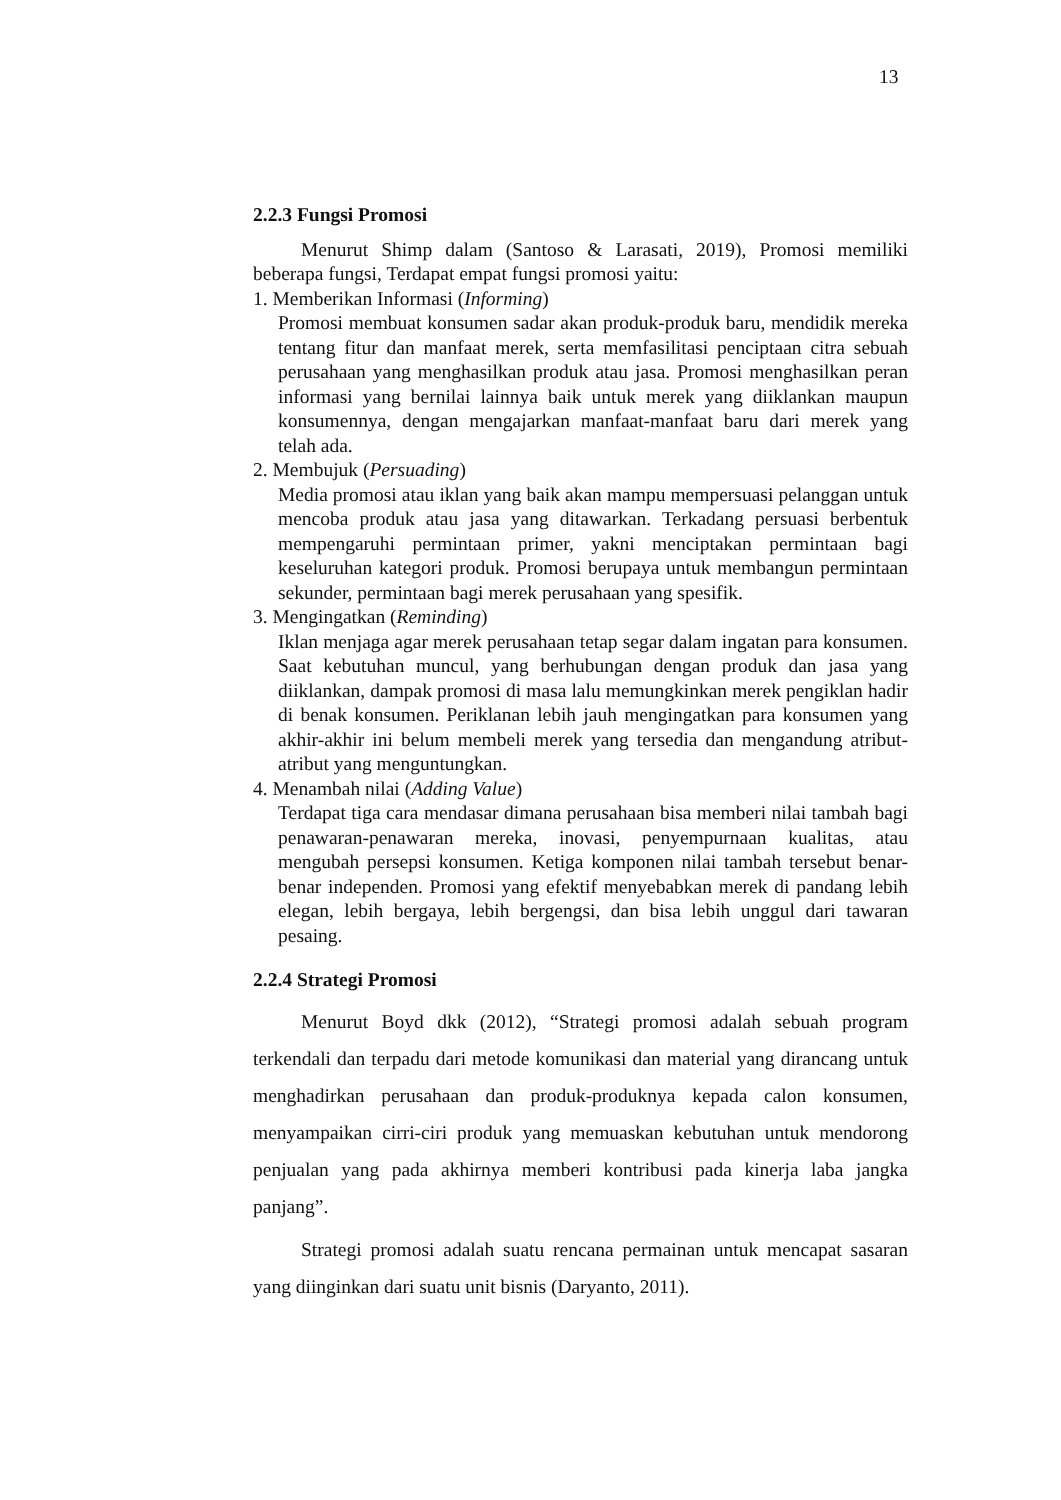13
2.2.3 Fungsi Promosi
Menurut Shimp dalam (Santoso & Larasati, 2019), Promosi memiliki beberapa fungsi, Terdapat empat fungsi promosi yaitu:
1. Memberikan Informasi (Informing)
Promosi membuat konsumen sadar akan produk-produk baru, mendidik mereka tentang fitur dan manfaat merek, serta memfasilitasi penciptaan citra sebuah perusahaan yang menghasilkan produk atau jasa. Promosi menghasilkan peran informasi yang bernilai lainnya baik untuk merek yang diiklankan maupun konsumennya, dengan mengajarkan manfaat-manfaat baru dari merek yang telah ada.
2. Membujuk (Persuading)
Media promosi atau iklan yang baik akan mampu mempersuasi pelanggan untuk mencoba produk atau jasa yang ditawarkan. Terkadang persuasi berbentuk mempengaruhi permintaan primer, yakni menciptakan permintaan bagi keseluruhan kategori produk. Promosi berupaya untuk membangun permintaan sekunder, permintaan bagi merek perusahaan yang spesifik.
3. Mengingatkan (Reminding)
Iklan menjaga agar merek perusahaan tetap segar dalam ingatan para konsumen. Saat kebutuhan muncul, yang berhubungan dengan produk dan jasa yang diiklankan, dampak promosi di masa lalu memungkinkan merek pengiklan hadir di benak konsumen. Periklanan lebih jauh mengingatkan para konsumen yang akhir-akhir ini belum membeli merek yang tersedia dan mengandung atribut-atribut yang menguntungkan.
4. Menambah nilai (Adding Value)
Terdapat tiga cara mendasar dimana perusahaan bisa memberi nilai tambah bagi penawaran-penawaran mereka, inovasi, penyempurnaan kualitas, atau mengubah persepsi konsumen. Ketiga komponen nilai tambah tersebut benar-benar independen. Promosi yang efektif menyebabkan merek di pandang lebih elegan, lebih bergaya, lebih bergengsi, dan bisa lebih unggul dari tawaran pesaing.
2.2.4 Strategi Promosi
Menurut Boyd dkk (2012), “Strategi promosi adalah sebuah program terkendali dan terpadu dari metode komunikasi dan material yang dirancang untuk menghadirkan perusahaan dan produk-produknya kepada calon konsumen, menyampaikan cirri-ciri produk yang memuaskan kebutuhan untuk mendorong penjualan yang pada akhirnya memberi kontribusi pada kinerja laba jangka panjang”.
Strategi promosi adalah suatu rencana permainan untuk mencapat sasaran yang diinginkan dari suatu unit bisnis (Daryanto, 2011).